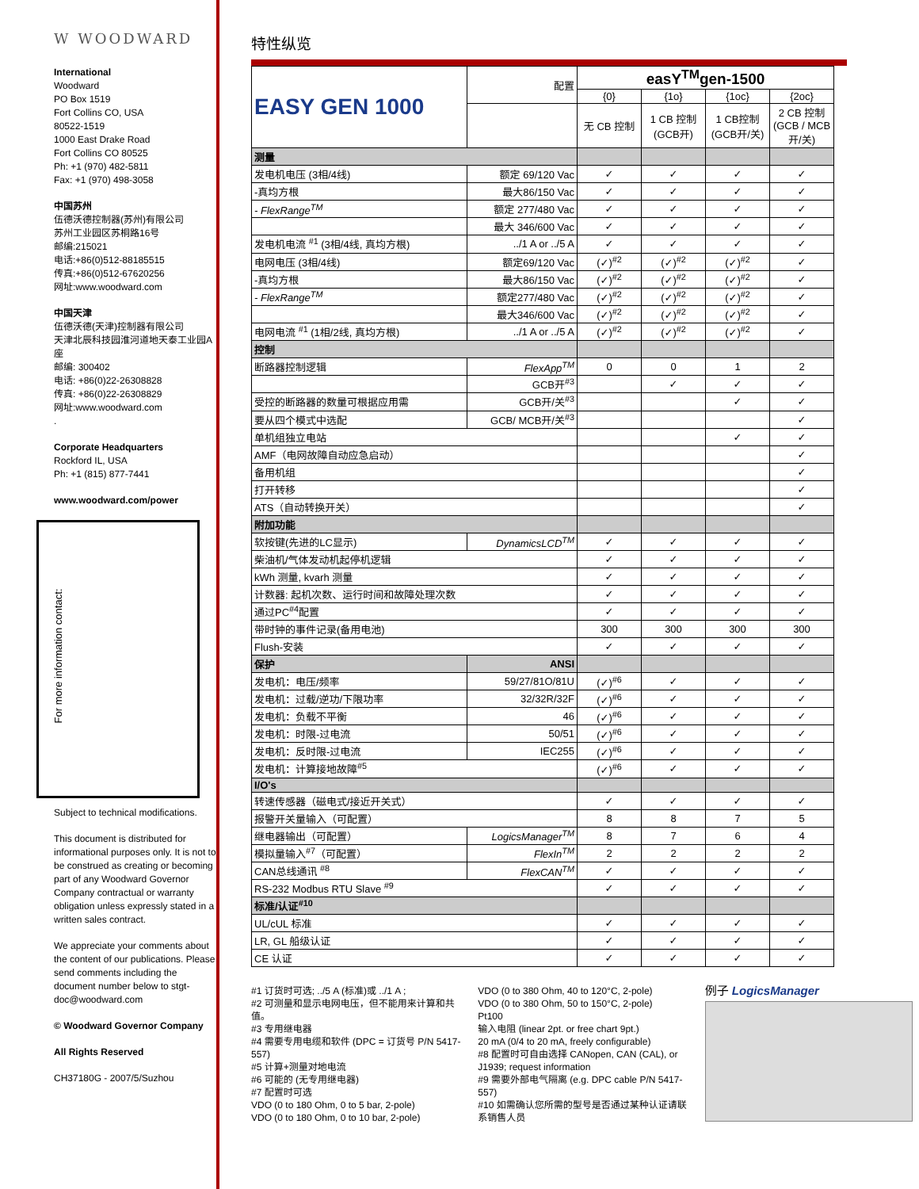W WOODWARD
International
Woodward
PO Box 1519
Fort Collins CO, USA
80522-1519
1000 East Drake Road
Fort Collins CO 80525
Ph: +1 (970) 482-5811
Fax: +1 (970) 498-3058
中国苏州
伍德沃德控制器(苏州)有限公司
苏州工业园区苏桐路16号
邮编:215021
电话:+86(0)512-88185515
传真:+86(0)512-67620256
网址:www.woodward.com
中国天津
伍德沃德(天津)控制器有限公司
天津北辰科技园淮河道地天泰工业园A座
邮编: 300402
电话: +86(0)22-26308828
传真: +86(0)22-26308829
网址:www.woodward.com
.
Corporate Headquarters
Rockford IL, USA
Ph: +1 (815) 877-7441
www.woodward.com/power
For more information contact:
Subject to technical modifications.
This document is distributed for informational purposes only. It is not to be construed as creating or becoming part of any Woodward Governor Company contractual or warranty obligation unless expressly stated in a written sales contract.
We appreciate your comments about the content of our publications. Please send comments including the document number below to stgt-doc@woodward.com
© Woodward Governor Company
All Rights Reserved
CH37180G - 2007/5/Suzhou
特性纵览
| EASY GEN 1000 | 配置 | easY<sup>TM</sup>gen-1500 | | | |
| | | {0} | {1o} | {1oc} | {2oc} |
| | | 无 CB 控制 | 1 CB 控制 (GCB开) | 1 CB控制 (GCB开/关) | 2 CB 控制 (GCB / MCB 开/关) |
| 测量 | | | | | |
| 发电机电压 (3相/4线) | 额定 69/120 Vac | ✓ | ✓ | ✓ | ✓ |
| -真均方根 | 最大86/150 Vac | ✓ | ✓ | ✓ | ✓ |
| - FlexRange<sup>TM</sup> | 额定 277/480 Vac | ✓ | ✓ | ✓ | ✓ |
| | 最大 346/600 Vac | ✓ | ✓ | ✓ | ✓ |
| 发电机电流 <sup>#1</sup> (3相/4线, 真均方根) | ../1 A or ../5 A | ✓ | ✓ | ✓ | ✓ |
| 电网电压 (3相/4线) | 额定69/120 Vac | (✓)<sup>#2</sup> | (✓)<sup>#2</sup> | (✓)<sup>#2</sup> | ✓ |
| -真均方根 | 最大86/150 Vac | (✓)<sup>#2</sup> | (✓)<sup>#2</sup> | (✓)<sup>#2</sup> | ✓ |
| - FlexRange<sup>TM</sup> | 额定277/480 Vac | (✓)<sup>#2</sup> | (✓)<sup>#2</sup> | (✓)<sup>#2</sup> | ✓ |
| | 最大346/600 Vac | (✓)<sup>#2</sup> | (✓)<sup>#2</sup> | (✓)<sup>#2</sup> | ✓ |
| 电网电流 <sup>#1</sup> (1相/2线, 真均方根) | ../1 A or ../5 A | (✓)<sup>#2</sup> | (✓)<sup>#2</sup> | (✓)<sup>#2</sup> | ✓ |
| 控制 | | | | | |
| 断路器控制逻辑 | FlexApp<sup>TM</sup> | 0 | 0 | 1 | 2 |
| | GCB开<sup>#3</sup> | | ✓ | ✓ | ✓ |
| 受控的断路器的数量可根据应用需 | GCB开/关<sup>#3</sup> | | | ✓ | ✓ |
| 要从四个模式中选配 | GCB/ MCB开/关<sup>#3</sup> | | | | ✓ |
| 单机组独立电站 | | | | ✓ | ✓ |
| AMF（电网故障自动应急启动） | | | | | ✓ |
| 备用机组 | | | | | ✓ |
| 打开转移 | | | | | ✓ |
| ATS（自动转换开关） | | | | | ✓ |
| 附加功能 | | | | | |
| 软按键(先进的LC显示) | DynamicsLCD<sup>TM</sup> | ✓ | ✓ | ✓ | ✓ |
| 柴油机/气体发动机起停机逻辑 | | ✓ | ✓ | ✓ | ✓ |
| kWh 测量, kvarh 测量 | | ✓ | ✓ | ✓ | ✓ |
| 计数器: 起机次数、运行时间和故障处理次数 | | ✓ | ✓ | ✓ | ✓ |
| 通过PC<sup>#4</sup>配置 | | ✓ | ✓ | ✓ | ✓ |
| 带时钟的事件记录(备用电池) | | 300 | 300 | 300 | 300 |
| Flush-安装 | | ✓ | ✓ | ✓ | ✓ |
| 保护 | ANSI | | | | |
| 发电机：电压/频率 | 59/27/81O/81U | (✓)<sup>#6</sup> | ✓ | ✓ | ✓ |
| 发电机：过载/逆功/下限功率 | 32/32R/32F | (✓)<sup>#6</sup> | ✓ | ✓ | ✓ |
| 发电机：负载不平衡 | 46 | (✓)<sup>#6</sup> | ✓ | ✓ | ✓ |
| 发电机：时限-过电流 | 50/51 | (✓)<sup>#6</sup> | ✓ | ✓ | ✓ |
| 发电机：反时限-过电流 | IEC255 | (✓)<sup>#6</sup> | ✓ | ✓ | ✓ |
| 发电机：计算接地故障<sup>#5</sup> | | (✓)<sup>#6</sup> | ✓ | ✓ | ✓ |
| I/O's | | | | | |
| 转速传感器（磁电式/接近开关式） | | ✓ | ✓ | ✓ | ✓ |
| 报警开关量输入（可配置） | | 8 | 8 | 7 | 5 |
| 继电器输出（可配置） | LogicsManager<sup>TM</sup> | 8 | 7 | 6 | 4 |
| 模拟量输入<sup>#7</sup>（可配置） | FlexIn<sup>TM</sup> | 2 | 2 | 2 | 2 |
| CAN总线通讯 <sup>#8</sup> | FlexCAN<sup>TM</sup> | ✓ | ✓ | ✓ | ✓ |
| RS-232 Modbus RTU Slave <sup>#9</sup> | | ✓ | ✓ | ✓ | ✓ |
| 标准/认证<sup>#10</sup> | | | | | |
| UL/cUL 标准 | | ✓ | ✓ | ✓ | ✓ |
| LR, GL 船级认证 | | ✓ | ✓ | ✓ | ✓ |
| CE 认证 | | ✓ | ✓ | ✓ | ✓ |
#1 订货时可选; ../5 A (标准)或 ../1 A ;
#2 可测量和显示电网电压，但不能用来计算和共值。
#3 专用继电器
#4 需要专用电缆和软件 (DPC = 订货号 P/N 5417-557)
#5 计算+测量对地电流
#6 可能的 (无专用继电器)
#7 配置时可选
VDO (0 to 180 Ohm, 0 to 5 bar, 2-pole)
VDO (0 to 180 Ohm, 0 to 10 bar, 2-pole)
VDO (0 to 380 Ohm, 40 to 120°C, 2-pole)
VDO (0 to 380 Ohm, 50 to 150°C, 2-pole)
Pt100
输入电阻 (linear 2pt. or free chart 9pt.)
20 mA (0/4 to 20 mA, freely configurable)
#8 配置时可自由选择 CANopen, CAN (CAL), or J1939; request information
#9 需要外部电气隔离 (e.g. DPC cable P/N 5417-557)
#10 如需确认您所需的型号是否通过某种认证请联系销售人员
例子 LogicsManager